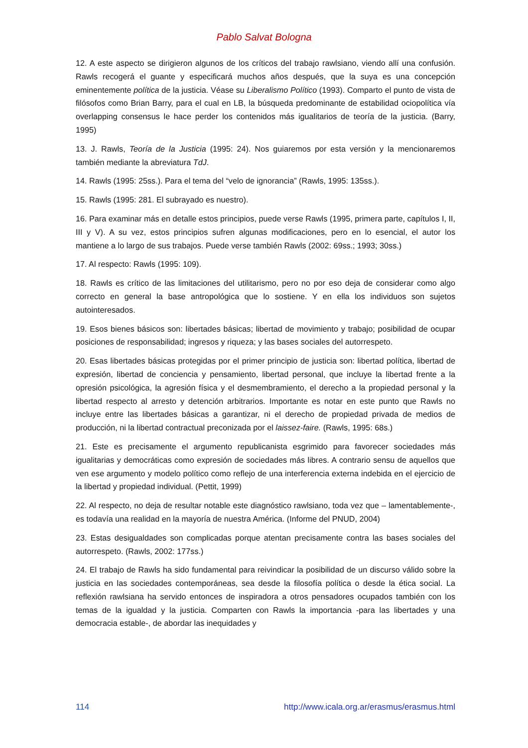Pablo Salvat Bologna
12. A este aspecto se dirigieron algunos de los críticos del trabajo rawlsiano, viendo allí una confusión. Rawls recogerá el guante y especificará muchos años después, que la suya es una concepción eminentemente política de la justicia. Véase su Liberalismo Político (1993). Comparto el punto de vista de filósofos como Brian Barry, para el cual en LB, la búsqueda predominante de estabilidad ociopolítica vía overlapping consensus le hace perder los contenidos más igualitarios de teoría de la justicia. (Barry, 1995)
13. J. Rawls, Teoría de la Justicia (1995: 24). Nos guiaremos por esta versión y la mencionaremos también mediante la abreviatura TdJ.
14. Rawls (1995: 25ss.). Para el tema del “velo de ignorancia” (Rawls, 1995: 135ss.).
15. Rawls (1995: 281. El subrayado es nuestro).
16. Para examinar más en detalle estos principios, puede verse Rawls (1995, primera parte, capítulos I, II, III y V). A su vez, estos principios sufren algunas modificaciones, pero en lo esencial, el autor los mantiene a lo largo de sus trabajos. Puede verse también Rawls (2002: 69ss.; 1993; 30ss.)
17. Al respecto: Rawls (1995: 109).
18. Rawls es crítico de las limitaciones del utilitarismo, pero no por eso deja de considerar como algo correcto en general la base antropológica que lo sostiene. Y en ella los individuos son sujetos autointeresados.
19. Esos bienes básicos son: libertades básicas; libertad de movimiento y trabajo; posibilidad de ocupar posiciones de responsabilidad; ingresos y riqueza; y las bases sociales del autorrespeto.
20. Esas libertades básicas protegidas por el primer principio de justicia son: libertad política, libertad de expresión, libertad de conciencia y pensamiento, libertad personal, que incluye la libertad frente a la opresión psicológica, la agresión física y el desmembramiento, el derecho a la propiedad personal y la libertad respecto al arresto y detención arbitrarios. Importante es notar en este punto que Rawls no incluye entre las libertades básicas a garantizar, ni el derecho de propiedad privada de medios de producción, ni la libertad contractual preconizada por el laissez-faire. (Rawls, 1995: 68s.)
21. Este es precisamente el argumento republicanista esgrimido para favorecer sociedades más igualitarias y democráticas como expresión de sociedades más libres. A contrario sensu de aquellos que ven ese argumento y modelo político como reflejo de una interferencia externa indebida en el ejercicio de la libertad y propiedad individual. (Pettit, 1999)
22. Al respecto, no deja de resultar notable este diagnóstico rawlsiano, toda vez que – lamentablemente-, es todavía una realidad en la mayoría de nuestra América. (Informe del PNUD, 2004)
23. Estas desigualdades son complicadas porque atentan precisamente contra las bases sociales del autorrespeto. (Rawls, 2002: 177ss.)
24. El trabajo de Rawls ha sido fundamental para reivindicar la posibilidad de un discurso válido sobre la justicia en las sociedades contemporáneas, sea desde la filosofía política o desde la ética social. La reflexión rawlsiana ha servido entonces de inspiradora a otros pensadores ocupados también con los temas de la igualdad y la justicia. Comparten con Rawls la importancia -para las libertades y una democracia estable-, de abordar las inequidades y
114 http://www.icala.org.ar/erasmus/erasmus.html